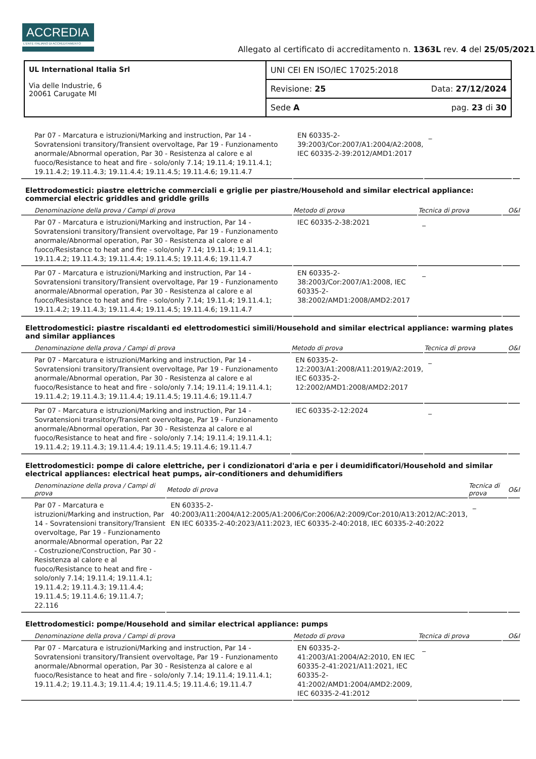ACCREDIA
L'ENTE ITALIANO DI ACCREDITAMENTO
Allegato al certificato di accreditamento n. 1363L rev. 4 del 25/05/2021
| UL International Italia Srl Via delle Industrie, 6 20061 Carugate MI | UNI CEI EN ISO/IEC 17025:2018 | |
| | Revisione: 25 | Data: 27/12/2024 |
| | Sede A | pag. 23 di 30 |
| Par 07 - Marcatura e istruzioni/Marking and instruction, Par 14 - Sovratensioni transitory/Transient overvoltage, Par 19 - Funzionamento anormale/Abnormal operation, Par 30 - Resistenza al calore e al fuoco/Resistance to heat and fire - solo/only 7.14; 19.11.4; 19.11.4.1; 19.11.4.2; 19.11.4.3; 19.11.4.4; 19.11.4.5; 19.11.4.6; 19.11.4.7 | EN 60335-2-39:2003/Cor:2007/A1:2004/A2:2008, IEC 60335-2-39:2012/AMD1:2017 | _ | |
Elettrodomestici: piastre elettriche commerciali e griglie per piastre/Household and similar electrical appliance: commercial electric griddles and griddle grills
| Denominazione della prova / Campi di prova | Metodo di prova | Tecnica di prova | O&I |
| --- | --- | --- | --- |
| Par 07 - Marcatura e istruzioni/Marking and instruction, Par 14 - Sovratensioni transitory/Transient overvoltage, Par 19 - Funzionamento anormale/Abnormal operation, Par 30 - Resistenza al calore e al fuoco/Resistance to heat and fire - solo/only 7.14; 19.11.4; 19.11.4.1; 19.11.4.2; 19.11.4.3; 19.11.4.4; 19.11.4.5; 19.11.4.6; 19.11.4.7 | IEC 60335-2-38:2021 | _ | |
| Par 07 - Marcatura e istruzioni/Marking and instruction, Par 14 - Sovratensioni transitory/Transient overvoltage, Par 19 - Funzionamento anormale/Abnormal operation, Par 30 - Resistenza al calore e al fuoco/Resistance to heat and fire - solo/only 7.14; 19.11.4; 19.11.4.1; 19.11.4.2; 19.11.4.3; 19.11.4.4; 19.11.4.5; 19.11.4.6; 19.11.4.7 | EN 60335-2-38:2003/Cor:2007/A1:2008, IEC 60335-2-38:2002/AMD1:2008/AMD2:2017 | _ | |
Elettrodomestici: piastre riscaldanti ed elettrodomestici simili/Household and similar electrical appliance: warming plates and similar appliances
| Denominazione della prova / Campi di prova | Metodo di prova | Tecnica di prova | O&I |
| --- | --- | --- | --- |
| Par 07 - Marcatura e istruzioni/Marking and instruction, Par 14 - Sovratensioni transitory/Transient overvoltage, Par 19 - Funzionamento anormale/Abnormal operation, Par 30 - Resistenza al calore e al fuoco/Resistance to heat and fire - solo/only 7.14; 19.11.4; 19.11.4.1; 19.11.4.2; 19.11.4.3; 19.11.4.4; 19.11.4.5; 19.11.4.6; 19.11.4.7 | EN 60335-2-12:2003/A1:2008/A11:2019/A2:2019, IEC 60335-2-12:2002/AMD1:2008/AMD2:2017 | _ | |
| Par 07 - Marcatura e istruzioni/Marking and instruction, Par 14 - Sovratensioni transitory/Transient overvoltage, Par 19 - Funzionamento anormale/Abnormal operation, Par 30 - Resistenza al calore e al fuoco/Resistance to heat and fire - solo/only 7.14; 19.11.4; 19.11.4.1; 19.11.4.2; 19.11.4.3; 19.11.4.4; 19.11.4.5; 19.11.4.6; 19.11.4.7 | IEC 60335-2-12:2024 | _ | |
Elettrodomestici: pompe di calore elettriche, per i condizionatori d'aria e per i deumidificatori/Household and similar electrical appliances: electrical heat pumps, air-conditioners and dehumidifiers
| Denominazione della prova / Campi di prova | Metodo di prova | Tecnica di prova | O&I |
| --- | --- | --- | --- |
| Par 07 - Marcatura e istruzioni/Marking and instruction, Par 14 - Sovratensioni transitory/Transient overvoltage, Par 19 - Funzionamento anormale/Abnormal operation, Par 22 - Costruzione/Construction, Par 30 - Resistenza al calore e al fuoco/Resistance to heat and fire - solo/only 7.14; 19.11.4; 19.11.4.1; 19.11.4.2; 19.11.4.3; 19.11.4.4; 19.11.4.5; 19.11.4.6; 19.11.4.7; 22.116 | EN 60335-2-40:2003/A11:2004/A12:2005/A1:2006/Cor:2006/A2:2009/Cor:2010/A13:2012/AC:2013, EN IEC 60335-2-40:2023/A11:2023, IEC 60335-2-40:2018, IEC 60335-2-40:2022 | _ | |
Elettrodomestici: pompe/Household and similar electrical appliance: pumps
| Denominazione della prova / Campi di prova | Metodo di prova | Tecnica di prova | O&I |
| --- | --- | --- | --- |
| Par 07 - Marcatura e istruzioni/Marking and instruction, Par 14 - Sovratensioni transitory/Transient overvoltage, Par 19 - Funzionamento anormale/Abnormal operation, Par 30 - Resistenza al calore e al fuoco/Resistance to heat and fire - solo/only 7.14; 19.11.4; 19.11.4.1; 19.11.4.2; 19.11.4.3; 19.11.4.4; 19.11.4.5; 19.11.4.6; 19.11.4.7 | EN 60335-2-41:2003/A1:2004/A2:2010, EN IEC 60335-2-41:2021/A11:2021, IEC 60335-2-41:2002/AMD1:2004/AMD2:2009, IEC 60335-2-41:2012 | _ | |